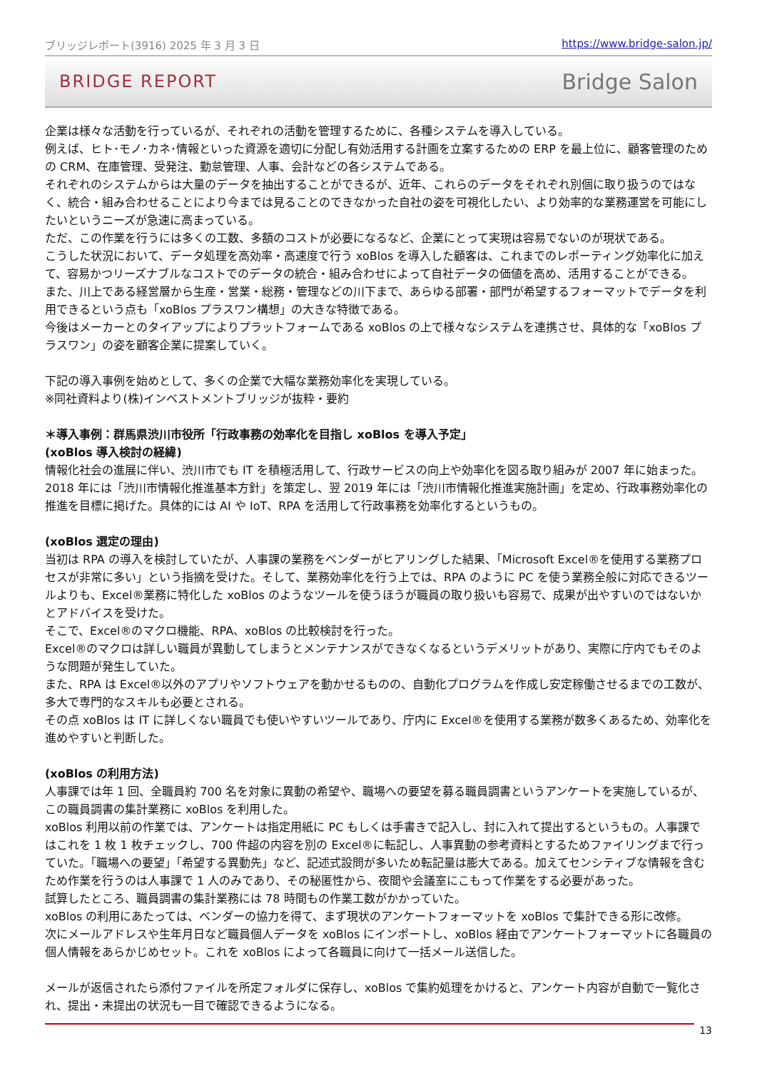ブリッジレポート(3916) 2025 年 3 月 3 日 https://www.bridge-salon.jp/
BRIDGE REPORT Bridge Salon
企業は様々な活動を行っているが、それぞれの活動を管理するために、各種システムを導入している。
例えば、ヒト･モノ･カネ･情報といった資源を適切に分配し有効活用する計画を立案するための ERP を最上位に、顧客管理のための CRM、在庫管理、受発注、勤怠管理、人事、会計などの各システムである。
それぞれのシステムからは大量のデータを抽出することができるが、近年、これらのデータをそれぞれ別個に取り扱うのではなく、統合・組み合わせることにより今までは見ることのできなかった自社の姿を可視化したい、より効率的な業務運営を可能にしたいというニーズが急速に高まっている。
ただ、この作業を行うには多くの工数、多額のコストが必要になるなど、企業にとって実現は容易でないのが現状である。
こうした状況において、データ処理を高効率・高速度で行う xoBlos を導入した顧客は、これまでのレポーティング効率化に加えて、容易かつリーズナブルなコストでのデータの統合・組み合わせによって自社データの価値を高め、活用することができる。
また、川上である経営層から生産・営業・総務・管理などの川下まで、あらゆる部署・部門が希望するフォーマットでデータを利用できるという点も「xoBlos プラスワン構想」の大きな特徴である。
今後はメーカーとのタイアップによりプラットフォームである xoBlos の上で様々なシステムを連携させ、具体的な「xoBlos プラスワン」の姿を顧客企業に提案していく。
下記の導入事例を始めとして、多くの企業で大幅な業務効率化を実現している。
※同社資料より(株)インベストメントブリッジが抜粋・要約
＊導入事例：群馬県渋川市役所「行政事務の効率化を目指し xoBlos を導入予定」
(xoBlos 導入検討の経緯)
情報化社会の進展に伴い、渋川市でも IT を積極活用して、行政サービスの向上や効率化を図る取り組みが 2007 年に始まった。2018 年には「渋川市情報化推進基本方針」を策定し、翌 2019 年には「渋川市情報化推進実施計画」を定め、行政事務効率化の推進を目標に掲げた。具体的には AI や IoT、RPA を活用して行政事務を効率化するというもの。
(xoBlos 選定の理由)
当初は RPA の導入を検討していたが、人事課の業務をベンダーがヒアリングした結果、「Microsoft Excel®を使用する業務プロセスが非常に多い」という指摘を受けた。そして、業務効率化を行う上では、RPA のように PC を使う業務全般に対応できるツールよりも、Excel®業務に特化した xoBlos のようなツールを使うほうが職員の取り扱いも容易で、成果が出やすいのではないかとアドバイスを受けた。
そこで、Excel®のマクロ機能、RPA、xoBlos の比較検討を行った。
Excel®のマクロは詳しい職員が異動してしまうとメンテナンスができなくなるというデメリットがあり、実際に庁内でもそのような問題が発生していた。
また、RPA は Excel®以外のアプリやソフトウェアを動かせるものの、自動化プログラムを作成し安定稼働させるまでの工数が、多大で専門的なスキルも必要とされる。
その点 xoBlos は IT に詳しくない職員でも使いやすいツールであり、庁内に Excel®を使用する業務が数多くあるため、効率化を進めやすいと判断した。
(xoBlos の利用方法)
人事課では年 1 回、全職員約 700 名を対象に異動の希望や、職場への要望を募る職員調書というアンケートを実施しているが、この職員調書の集計業務に xoBlos を利用した。
xoBlos 利用以前の作業では、アンケートは指定用紙に PC もしくは手書きで記入し、封に入れて提出するというもの。人事課ではこれを 1 枚 1 枚チェックし、700 件超の内容を別の Excel®に転記し、人事異動の参考資料とするためファイリングまで行っていた。「職場への要望」「希望する異動先」など、記述式設問が多いため転記量は膨大である。加えてセンシティブな情報を含むため作業を行うのは人事課で 1 人のみであり、その秘匿性から、夜間や会議室にこもって作業をする必要があった。
試算したところ、職員調書の集計業務には 78 時間もの作業工数がかかっていた。
xoBlos の利用にあたっては、ベンダーの協力を得て、まず現状のアンケートフォーマットを xoBlos で集計できる形に改修。
次にメールアドレスや生年月日など職員個人データを xoBlos にインポートし、xoBlos 経由でアンケートフォーマットに各職員の個人情報をあらかじめセット。これを xoBlos によって各職員に向けて一括メール送信した。
メールが返信されたら添付ファイルを所定フォルダに保存し、xoBlos で集約処理をかけると、アンケート内容が自動で一覧化され、提出・未提出の状況も一目で確認できるようになる。
13